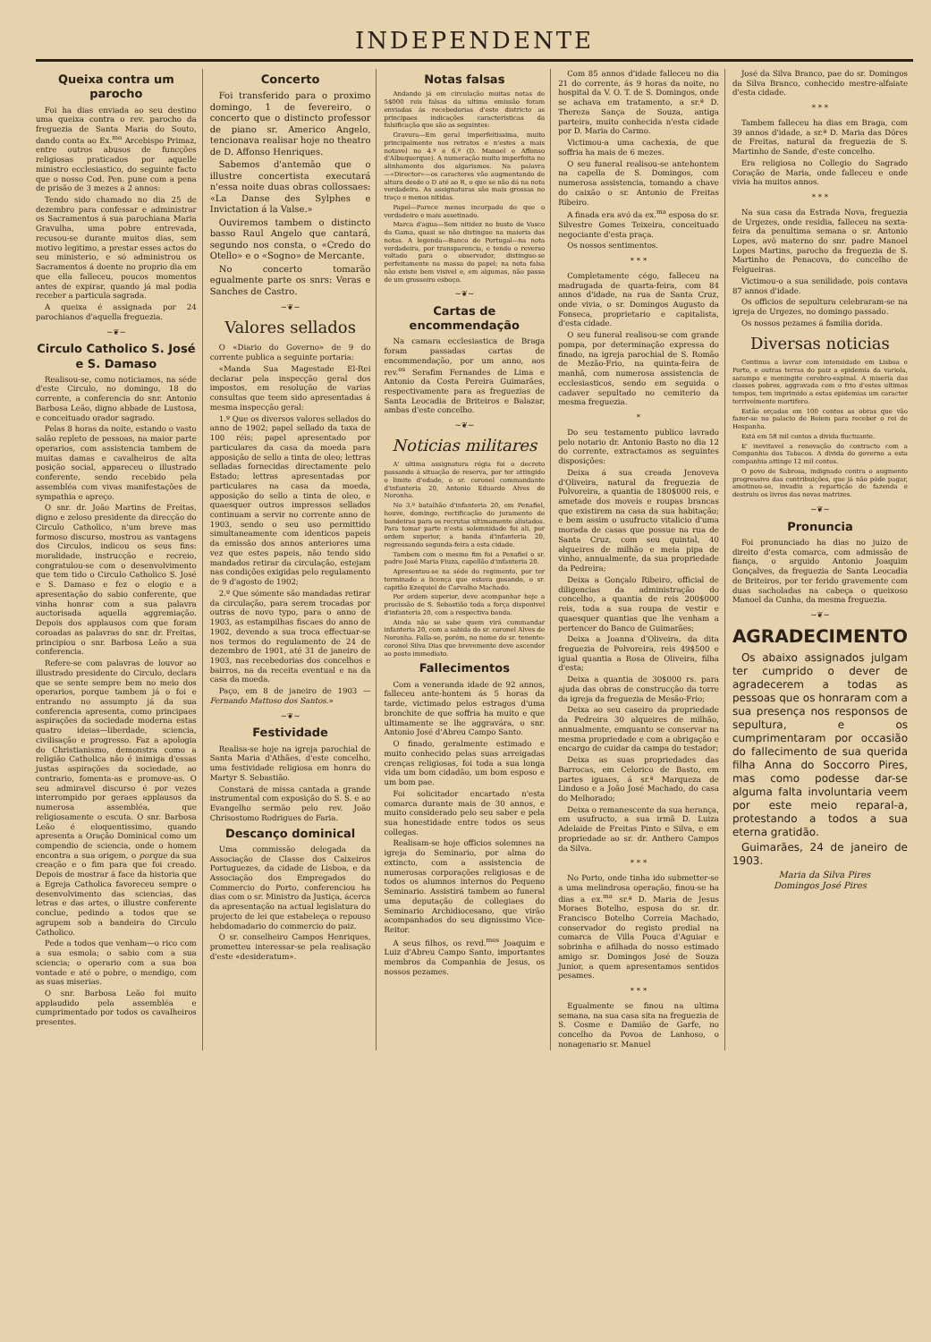INDEPENDENTE
Queixa contra um parocho
Foi ha dias enviada ao seu destino uma queixa contra o rev. parocho da freguezia de Santa Maria do Souto, dando conta ao Ex.<sup>mo</sup> Arcebispo Primaz, entre outros abusos de funcções religiosas praticados por aquelle ministro ecclesiastico, do seguinte facto que o nosso Cod. Pen. pune com a pena de prisão de 3 mezes a 2 annos:
Tendo sido chamado no dia 25 de dezembro para confessar e administrar os Sacramentos á sua parochiana Maria Gravulha, uma pobre entrevada, recusou-se durante muitos dias, sem motivo legitimo, a prestar esses actos do seu ministerio, e só administrou os Sacramentos á doente no proprio dia em que ella falleceu, poucos momentos antes de expirar, quando já mal podia receber a particula sagrada.
A queixa é assignada por 24 parochianos d'aquella freguezia.
~❦~
Circulo Catholico S. José e S. Damaso
Realisou-se, como noticiamos, na séde d'este Circulo, no domingo, 18 do corrente, a conferencia do snr. Antonio Barbosa Leão, digno abbade de Lustosa, e conceituado orador sagrado.
Pelas 8 horas da noite, estando o vasto salão repleto de pessoas, na maior parte operarios, com assistencia tambem de muitas damas e cavalheiros de alta posição social, appareceu o illustrado conferente, sendo recebido pela assembléa com vivas manifestações de sympathia e apreço.
O snr. dr. João Martins de Freitas, digno e zeloso presidente da direcção do Circulo Catholico, n'um breve mas formoso discurso, mostrou as vantagens dos Circulos, indicou os seus fins: moralidade, instrucção e recreio, congratulou-se com o desenvolvimento que tem tido o Circulo Catholico S. José e S. Damaso e fez o elogio e a apresentação do sabio conferente, que vinha honrar com a sua palavra auctorisada aquella aggremiação. Depois dos applausos com que foram coroadas as palavras do snr. dr. Freitas, principiou o snr. Barbosa Leão a sua conferencia.
Refere-se com palavras de louvor ao illustrado presidente do Circulo, declara que se sente sempre bem no meio dos operarios, porque tambem já o foi e entrando no assumpto já da sua conferencia apresenta, como principaes aspirações da sociedade moderna estas quatro ideias—liberdade, sciencia, civilisação e progresso. Faz a apologia do Christianismo, demonstra como a religião Catholica não é inimiga d'essas justas aspirações da sociedade, ao contrario, fomenta-as e promove-as. O seu admiravel discurso é por vezes interrompido por geraes applausos da numerosa assembléa, que religiosamente o escuta. O snr. Barbosa Leão é eloquentissimo, quando apresenta a Oração Dominical como um compendio de sciencia, onde o homem encontra a sua origem, o porque da sua creação e o fim para que foi creado. Depois de mostrar á face da historia que a Egreja Catholica favoreceu sempre o desenvolvimento das sciencias, das letras e das artes, o illustre conferente conclue, pedindo a todos que se agrupem sob a bandeira do Circulo Catholico.
Pede a todos que venham—o rico com a sua esmola; o sabio com a sua sciencia; o operario com a sua boa vontade e até o pobre, o mendigo, com as suas miserias.
O snr. Barbosa Leão foi muito applaudido pela assembléa e cumprimentado por todos os cavalheiros presentes.
Concerto
Foi transferido para o proximo domingo, 1 de fevereiro, o concerto que o distincto professor de piano sr. Americo Angelo, tencionava realisar hoje no theatro de D. Affonso Henriques.
Sabemos d'antemão que o illustre concertista executará n'essa noite duas obras collossaes: «La Danse des Sylphes e Invictation á la Valse.»
Ouviremos tambem o distincto basso Raul Angelo que cantará, segundo nos consta, o «Credo do Otello» e o «Sogno» de Mercante.
No concerto tomarão egualmente parte os snrs: Veras e Sanches de Castro.
~❦~
Valores sellados
O «Diario do Governo» de 9 do corrente publica a seguinte portaria:
«Manda Sua Magestade El-Rei declarar pela inspecção geral dos impostos, em resolução de varias consultas que teem sido apresentadas á mesma inspecção geral:
1.º Que os diversos valores sellados do anno de 1902; papel sellado da taxa de 100 réis; papel apresentado por particulares da casa da moeda para apposição de sello a tinta de oleo; lettras selladas fornecidas directamente pelo Estado; lettras apresentadas por particulares na casa da moeda, apposição do sello a tinta de oleo, e quaesquer outros impressos sellados continuam a servir no corrente anno de 1903, sendo o seu uso permittido simultaneamente com identicos papeis da emissão dos annos anteriores uma vez que estes papeis, não tendo sido mandados retirar da circulação, estejam nas condições exigidas pelo regulamento de 9 d'agosto de 1902;
2.º Que sómente são mandadas retirar da circulação, para serem trocadas por outras de novo typo, para o anno de 1903, as estampilhas fiscaes do anno de 1902, devendo a sua troca effectuar-se nos termos do regulamento de 24 de dezembro de 1901, até 31 de janeiro de 1903, nas recebedorias dos concelhos e bairros, na da receita eventual e na da casa da moeda.
Paço, em 8 de janeiro de 1903 —Fernando Mattoso dos Santos.»
~❦~
Festividade
Realisa-se hoje na igreja parochial de Santa Maria d'Athães, d'este concelho, uma festividade religiosa em honra do Martyr S. Sebastião.
Constará de missa cantada a grande instrumental com exposição do S. S. e ao Evangelho sermão pelo rev. João Chrisostomo Rodrigues de Faria.
Descanço dominical
Uma commissão delegada da Associação de Classe dos Caixeiros Portuguezes, da cidade de Lisboa, e da Associação dos Empregados do Commercio do Porto, conferenciou ha dias com o sr. Ministro da Justiça, ácerca da apresentação na actual legislatura do projecto de lei que estabeleça o repouso hebdomadario do commercio do paiz.
O sr. conselheiro Campos Henriques, prometteu interessar-se pela realisação d'este «desideratum».
Notas falsas
Andando já em circulação muitas notas de 5$000 reis falsas da ultima emissão foram enviadas ás recebedorias d'este districto as principaes indicações caracteristicas da falsificação que são as seguintes:
Gravura—Em geral imperfeitissima, muito principalmente nos retratos e n'estes a mais notavel no 4.º e 6.º (D. Manoel e Affonso d'Albuquerque). A numeração muito imperfeita no alinhamento dos algarismos. Na palavra—«Director»—os caracteres vão augmentando de altura desde o D até ao R, o que se não dá na nota verdadeira. As assignaturas são mais grossas no traço e menos nitidas.
Papel—Parece menos incorpado do que o verdadeiro e mais assetinado.
Marca d'agua—Sem nitidez no busto de Vasco da Gama, quasi se não distingue na maioria das notas. A legenda—Banco de Portugal—na nota verdadeira, por transparencia, e tendo o reverso voltado para o observador, distingue-se perfeitamente na massa do papel; na nota falsa não existe bem visivel e, em algumas, não passa de um grosseiro esboço.
~❦~
Cartas de encommendação
Na camara ecclesiastica de Braga foram passadas cartas de encommendação, por um anno, aos rev.<sup>os</sup> Serafim Fernandes de Lima e Antonio da Costa Pereira Guimarães, respectivamente para as freguezias de Santa Leocadia de Briteiros e Balazar, ambas d'este concelho.
~❦~
Noticias militares
A' ultima assignatura régia foi o decreto passando á situação de reserva, por ter attingido o limite d'edade, o sr. coronel commandante d'infanteria 20, Antonio Eduardo Alves de Noronha.
No 3.º batalhão d'infanteria 20, em Penafiel, houve, domingo, rectificação do juramento de bandeiras para os recrutas ultimamente alistados. Para tomar parte n'esta solemnidade foi ali, por ordem superior, a banda d'infanteria 20, regressando segunda-feira a esta cidade.
Tambem com o mesmo fim foi a Penafiel o sr. padre José Maria Fiuza, capellão d'infanteria 20.
Apresentou-se na séde do regimento, por ter terminado a licença que estava gosando, o sr. capitão Ezequiel de Carvalho Machado.
Por ordem superior, deve acompanhar hoje a procissão de S. Sebastião toda a força disponivel d'infanteria 20, com a respectiva banda.
Ainda não se sabe quem virá commandar infanteria 20, com a sahida do sr. coronel Alves de Noronha. Falla-se, porém, no nome do sr. tenente-coronel Silva Dias que brevemente deve ascender ao posto immediato.
Fallecimentos
Com a veneranda idade de 92 annos, falleceu ante-hontem ás 5 horas da tarde, victimado pelos estragos d'uma bronchite de que soffria ha muito e que ultimamente se lhe aggravára, o snr. Antonio José d'Abreu Campo Santo.
O finado, geralmente estimado e muito conhecido pelas suas arreigadas crenças religiosas, foi toda a sua longa vida um bom cidadão, um bom esposo e um bom pae.
Foi solicitador encartado n'esta comarca durante mais de 30 annos, e muito considerado pelo seu saber e pela sua honestidade entre todos os seus collegas.
Realisam-se hoje officios solemnes na igreja do Seminario, por alma do extincto, com a assistencia de numerosas corporações religiosas e de todos os alumnos internos do Pequeno Seminario. Assistirá tambem ao funeral uma deputação de collegiaes do Seminario Archidiocesano, que virão acompanhados do seu dignissimo Vice-Reitor.
A seus filhos, os revd.<sup>mos</sup> Joaquim e Luiz d'Abreu Campo Santo, importantes membros da Companhia de Jesus, os nossos pezames.
Com 85 annos d'idade falleceu no dia 21 do corrente, ás 9 horas da noite, no hospital da V. O. T. de S. Domingos, onde se achava em tratamento, a sr.ª D. Thereza Sança de Souza, antiga parteira, muito conhecida n'esta cidade por D. Maria do Carmo.
Victimou-a uma cachexia, de que soffria ha mais de 6 mezes.
O seu funeral realisou-se antehontem na capella de S. Domingos, com numerosa assistencia, tomando a chave do caixão o sr. Antonio de Freitas Ribeiro.
A finada era avó da ex.<sup>ma</sup> esposa do sr. Silvestre Gomes Teixeira, conceituado negociante d'esta praça.
Os nossos sentimentos.
* * *
Completamente cégo, falleceu na madrugada de quarta-feira, com 84 annos d'idade, na rua de Santa Cruz, onde vivia, o sr. Domingos Augusto da Fonseca, proprietario e capitalista, d'esta cidade.
O seu funeral realisou-se com grande pompa, por determinação expressa do finado, na igreja parochial de S. Romão de Mezão-Frio, na quinta-feira de manhã, com numerosa assistencia de ecclesiasticos, sendo em seguida o cadaver sepultado no cemiterio da mesma freguezia.
*
Do seu testamento publico lavrado pelo notario dr. Antonio Basto no dia 12 do corrente, extractamos as seguintes disposições:
Deixa á sua creada Jenoveva d'Oliveira, natural da freguezia de Polvoreira, a quantia de 180$000 reis, e ametade dos moveis e roupas brancas que existirem na casa da sua habitação; e bem assim o usufructo vitalicio d'uma morada de casas que possue na rua de Santa Cruz, com seu quintal, 40 alqueires de milhão e meia pipa de vinho, annualmente, da sua propriedade da Pedreira;
Deixa a Gonçalo Ribeiro, official de diligencias da administração do concelho, a quantia de reis 200$000 reis, toda a sua roupa de vestir e quaesquer quantias que lhe venham a pertencer do Banco de Guimarães;
Deixa a Joanna d'Oliveira, da dita freguezia de Polvoreira, reis 49$500 e igual quantia a Rosa de Oliveira, filha d'esta;
Deixa a quantia de 30$000 rs. para ajuda das obras de construcção da torre da igreja da freguezia de Mesão-Frio;
Deixa ao seu caseiro da propriedade da Pedreira 30 alqueires de milhão, annualmente, emquanto se conservar na mesma propriedade e com a obrigação e encargo de cuidar da campa do testador;
Deixa as suas propriedades das Barrocas, em Celorico de Basto, em partes iguaes, á sr.ª Marqueza de Lindoso e a João José Machado, do casa do Melhorado;
Deixa o remanescente da sua herança, em usufructo, a sua irmã D. Luiza Adelaide de Freitas Pinto e Silva, e em propriedade ao sr. dr. Anthero Campos da Silva.
* * *
No Porto, onde tinha ido submetter-se a uma melindrosa operação, finou-se ha dias a ex.<sup>ma</sup> sr.ª D. Maria de Jesus Moraes Botelho, esposa do sr. dr. Francisco Botelho Correia Machado, conservador do registo predial na comarca de Villa Pouca d'Aguiar e sobrinha e afilhada do nosso estimado amigo sr. Domingos José de Souza Junior, a quem apresentamos sentidos pesames.
* * *
Egualmente se finou na ultima semana, na sua casa sita na freguezia de S. Cosme e Damião de Garfe, no concelho da Povoa de Lanhoso, o nonagenario sr. Manuel
José da Silva Branco, pae do sr. Domingos da Silva Branco, conhecido mestre-alfaiate d'esta cidade.
* * *
Tambem falleceu ha dias em Braga, com 39 annos d'idade, a sr.ª D. Maria das Dôres de Freitas, natural da freguezia de S. Martinho de Sande, d'este concelho.
Era religiosa no Collegio do Sagrado Coração de Maria, onde falleceu e onde vivia ha muitos annos.
* * *
Na sua casa da Estrada Nova, freguezia de Urgezes, onde residia, falleceu na sexta-feira da penultima semana o sr. Antonio Lopes, avô materno do snr. padre Manoel Lopes Martins, parocho da freguezia de S. Martinho de Penacova, do concelho de Felgueiras.
Victimou-o a sua senilidade, pois contava 87 annos d'idade.
Os officios de sepultura celebraram-se na igreja de Urgezes, no domingo passado.
Os nossos pezames á familia dorida.
Diversas noticias
Continua a lavrar com intensidade em Lisboa e Porto, e outras terras do paiz a epidemia da variola, sarampo e meningite cerebro-espinal. A miseria das classes pobres, aggravada com o frio d'estes ultimos tempos, tem imprimido a estas epidemias um caracter terrivelmente mortifero.
Estão orçadas em 100 contos as obras que vão fazer-se no palacio de Belem para receber o rei de Hespanha.
Está em 58 mil contos a divida fluctuante.
E' inevitavel a renovação do contracto com a Companhia dos Tabacos. A divida do governo a esta companhia attinge 12 mil contos.
O povo de Sabrosa, indignado contra o augmento progressivo das contribuições, que já não póde pagar, amotinou-se, invadiu a repartição de fazenda e destruiu os livros das novas matrizes.
~❦~
Pronuncia
Foi pronunciado ha dias no juizo de direito d'esta comarca, com admissão de fiança, o arguido Antonio Joaquim Gonçalves, da freguezia de Santa Leocadia de Briteiros, por ter ferido gravemente com duas sacholadas na cabeça o queixoso Manoel da Cunha, da mesma freguezia.
~❦~
AGRADECIMENTO
Os abaixo assignados julgam ter cumprido o dever de agradecerem a todas as pessoas que os honraram com a sua presença nos responsos de sepultura, e os cumprimentaram por occasião do fallecimento de sua querida filha Anna do Soccorro Pires, mas como podesse dar-se alguma falta involuntaria veem por este meio reparal-a, protestando a todos a sua eterna gratidão.
Guimarães, 24 de janeiro de 1903.
Maria da Silva Pires
Domingos José Pires